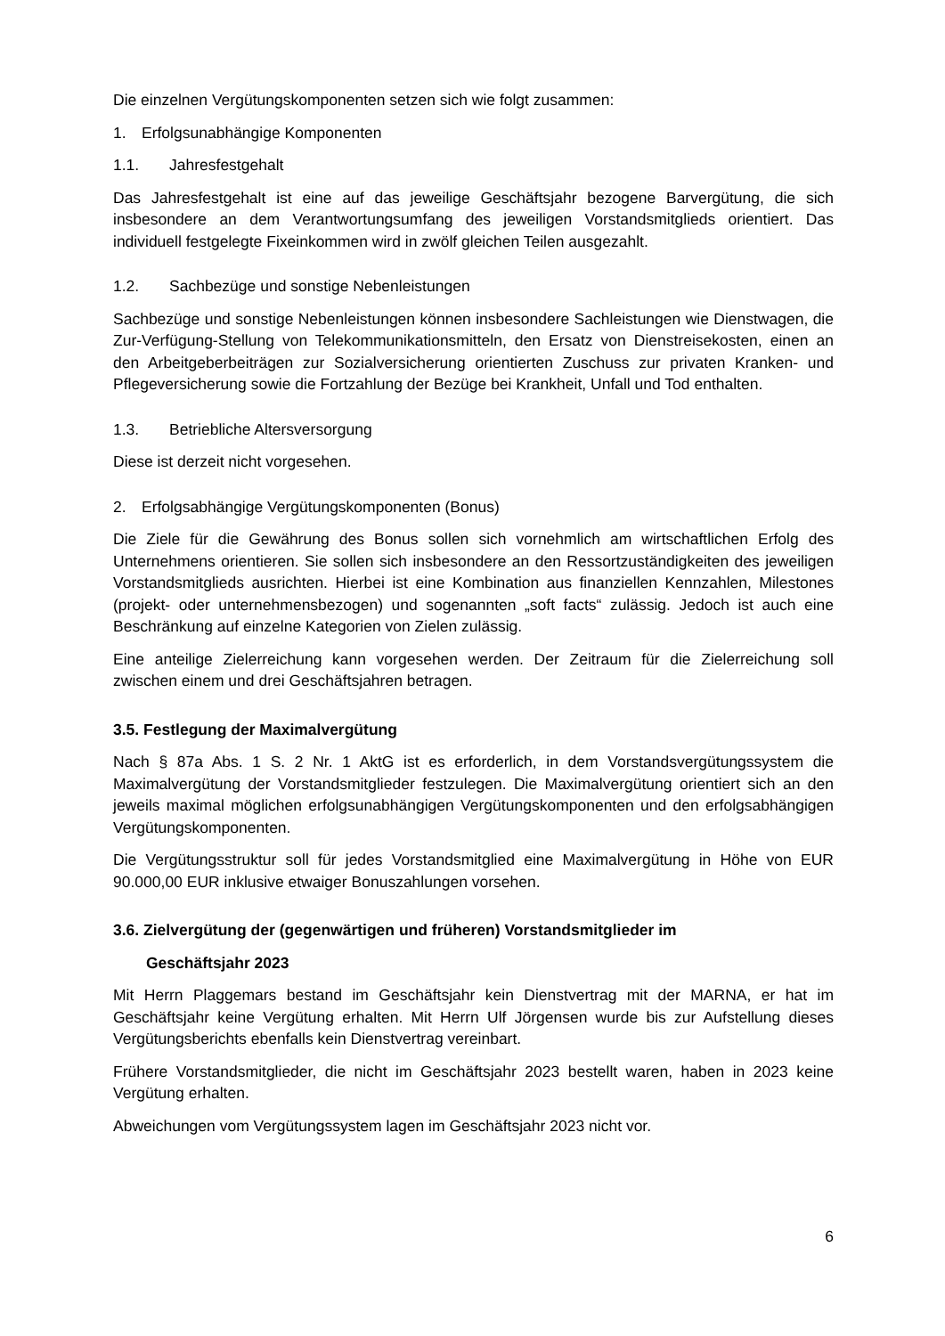Die einzelnen Vergütungskomponenten setzen sich wie folgt zusammen:
1. Erfolgsunabhängige Komponenten
1.1. Jahresfestgehalt
Das Jahresfestgehalt ist eine auf das jeweilige Geschäftsjahr bezogene Barvergütung, die sich insbesondere an dem Verantwortungsumfang des jeweiligen Vorstandsmitglieds orientiert. Das individuell festgelegte Fixeinkommen wird in zwölf gleichen Teilen ausgezahlt.
1.2. Sachbezüge und sonstige Nebenleistungen
Sachbezüge und sonstige Nebenleistungen können insbesondere Sachleistungen wie Dienstwagen, die Zur-Verfügung-Stellung von Telekommunikationsmitteln, den Ersatz von Dienstreisekosten, einen an den Arbeitgeberbeiträgen zur Sozialversicherung orientierten Zuschuss zur privaten Kranken- und Pflegeversicherung sowie die Fortzahlung der Bezüge bei Krankheit, Unfall und Tod enthalten.
1.3. Betriebliche Altersversorgung
Diese ist derzeit nicht vorgesehen.
2. Erfolgsabhängige Vergütungskomponenten (Bonus)
Die Ziele für die Gewährung des Bonus sollen sich vornehmlich am wirtschaftlichen Erfolg des Unternehmens orientieren. Sie sollen sich insbesondere an den Ressortzuständigkeiten des jeweiligen Vorstandsmitglieds ausrichten. Hierbei ist eine Kombination aus finanziellen Kennzahlen, Milestones (projekt- oder unternehmensbezogen) und sogenannten „soft facts“ zulässig. Jedoch ist auch eine Beschränkung auf einzelne Kategorien von Zielen zulässig.
Eine anteilige Zielerreichung kann vorgesehen werden. Der Zeitraum für die Zielerreichung soll zwischen einem und drei Geschäftsjahren betragen.
3.5. Festlegung der Maximalvergütung
Nach § 87a Abs. 1 S. 2 Nr. 1 AktG ist es erforderlich, in dem Vorstandsvergütungssystem die Maximalvergütung der Vorstandsmitglieder festzulegen. Die Maximalvergütung orientiert sich an den jeweils maximal möglichen erfolgsunabhängigen Vergütungskomponenten und den erfolgsabhängigen Vergütungskomponenten.
Die Vergütungsstruktur soll für jedes Vorstandsmitglied eine Maximalvergütung in Höhe von EUR 90.000,00 EUR inklusive etwaiger Bonuszahlungen vorsehen.
3.6. Zielvergütung der (gegenwärtigen und früheren) Vorstandsmitglieder im
Geschäftsjahr 2023
Mit Herrn Plaggemars bestand im Geschäftsjahr kein Dienstvertrag mit der MARNA, er hat im Geschäftsjahr keine Vergütung erhalten. Mit Herrn Ulf Jörgensen wurde bis zur Aufstellung dieses Vergütungsberichts ebenfalls kein Dienstvertrag vereinbart.
Frühere Vorstandsmitglieder, die nicht im Geschäftsjahr 2023 bestellt waren, haben in 2023 keine Vergütung erhalten.
Abweichungen vom Vergütungssystem lagen im Geschäftsjahr 2023 nicht vor.
6